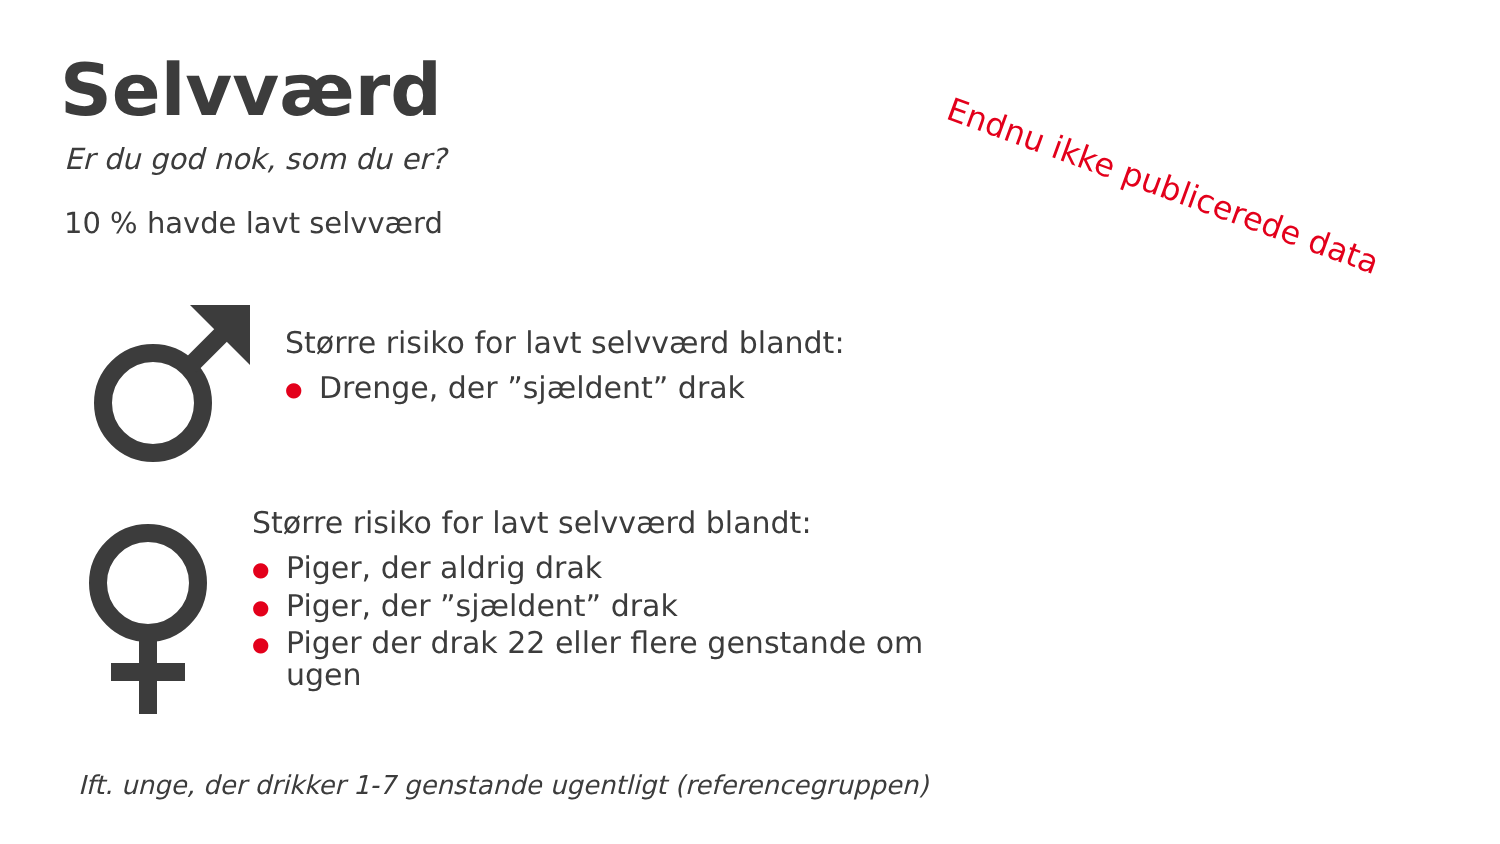Selvværd
Er du god nok, som du er?
10 % havde lavt selvværd
Endnu ikke publicerede data
Større risiko for lavt selvværd blandt:
● Drenge, der ”sjældent” drak
Større risiko for lavt selvværd blandt:
● Piger, der aldrig drak
● Piger, der ”sjældent” drak
● Piger der drak 22 eller flere genstande om ugen
Ift. unge, der drikker 1-7 genstande ugentligt (referencegruppen)